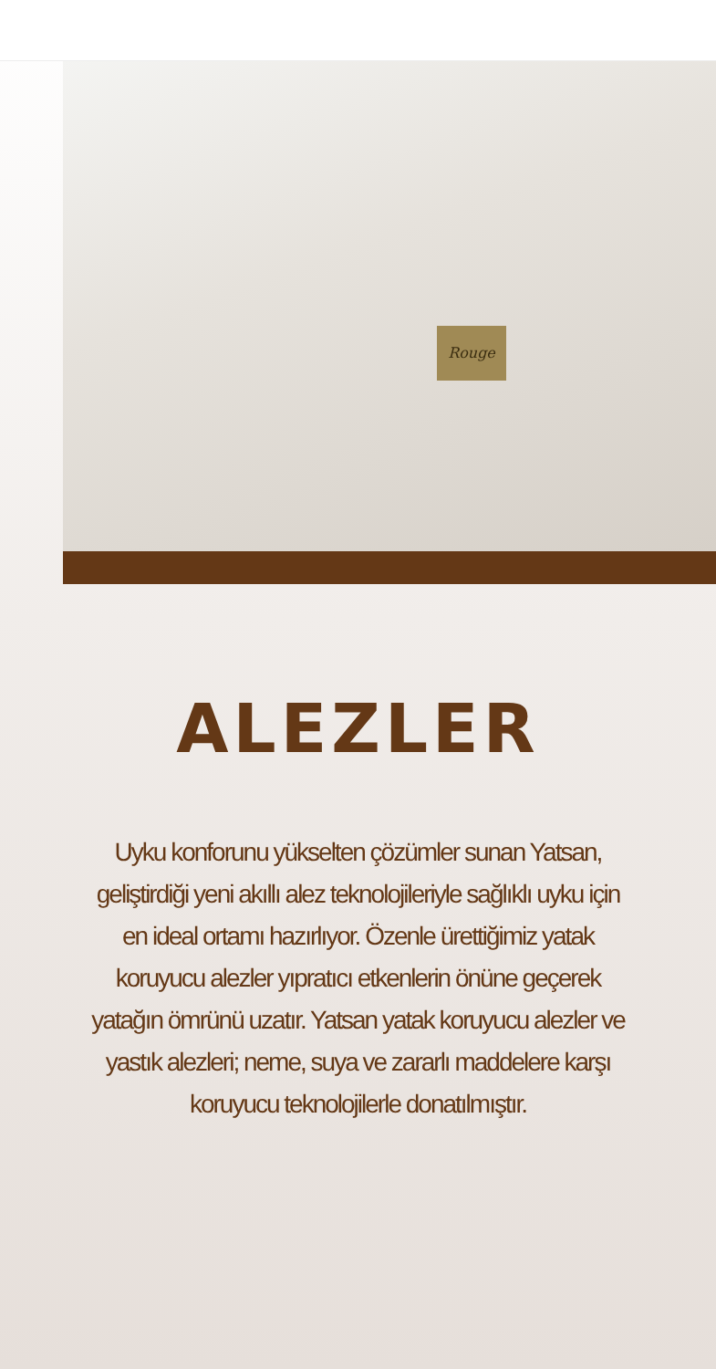Rouge
ALEZLER
Uyku konforunu yükselten çözümler sunan Yatsan, geliştirdiği yeni akıllı alez teknolojileriyle sağlıklı uyku için en ideal ortamı hazırlıyor. Özenle ürettiğimiz yatak koruyucu alezler yıpratıcı etkenlerin önüne geçerek yatağın ömrünü uzatır. Yatsan yatak koruyucu alezler ve yastık alezleri; neme, suya ve zararlı maddelere karşı koruyucu teknolojilerle donatılmıştır.